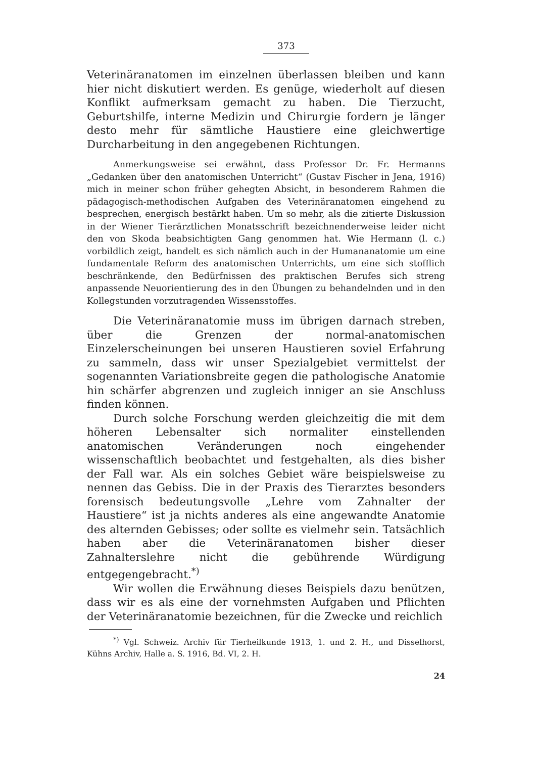373
Veterinäranatomen im einzelnen überlassen bleiben und kann hier nicht diskutiert werden. Es genüge, wiederholt auf diesen Konflikt aufmerksam gemacht zu haben. Die Tierzucht, Geburtshilfe, interne Medizin und Chirurgie fordern je länger desto mehr für sämtliche Haustiere eine gleichwertige Durcharbeitung in den angegebenen Richtungen.
Anmerkungsweise sei erwähnt, dass Professor Dr. Fr. Hermanns „Gedanken über den anatomischen Unterricht“ (Gustav Fischer in Jena, 1916) mich in meiner schon früher gehegten Absicht, in besonderem Rahmen die pädagogisch-methodischen Aufgaben des Veterinäranatomen eingehend zu besprechen, energisch bestärkt haben. Um so mehr, als die zitierte Diskussion in der Wiener Tierärztlichen Monatsschrift bezeichnenderweise leider nicht den von Skoda beabsichtigten Gang genommen hat. Wie Hermann (l. c.) vorbildlich zeigt, handelt es sich nämlich auch in der Humananatomie um eine fundamentale Reform des anatomischen Unterrichts, um eine sich stofflich beschränkende, den Bedürfnissen des praktischen Berufes sich streng anpassende Neuorientierung des in den Übungen zu behandelnden und in den Kollegstunden vorzutragenden Wissensstoffes.
Die Veterinäranatomie muss im übrigen darnach streben, über die Grenzen der normal-anatomischen Einzelerscheinungen bei unseren Haustieren soviel Erfahrung zu sammeln, dass wir unser Spezialgebiet vermittelst der sogenannten Variationsbreite gegen die pathologische Anatomie hin schärfer abgrenzen und zugleich inniger an sie Anschluss finden können.
Durch solche Forschung werden gleichzeitig die mit dem höheren Lebensalter sich normaliter einstellenden anatomischen Veränderungen noch eingehender wissenschaftlich beobachtet und festgehalten, als dies bisher der Fall war. Als ein solches Gebiet wäre beispielsweise zu nennen das Gebiss. Die in der Praxis des Tierarztes besonders forensisch bedeutungsvolle „Lehre vom Zahnalter der Haustiere“ ist ja nichts anderes als eine angewandte Anatomie des alternden Gebisses; oder sollte es vielmehr sein. Tatsächlich haben aber die Veterinäranatomen bisher dieser Zahnalterslehre nicht die gebührende Würdigung entgegengebracht.<sup>*)</sup>
Wir wollen die Erwähnung dieses Beispiels dazu benützen, dass wir es als eine der vornehmsten Aufgaben und Pflichten der Veterinäranatomie bezeichnen, für die Zwecke und reichlich
<sup>*)</sup> Vgl. Schweiz. Archiv für Tierheilkunde 1913, 1. und 2. H., und Disselhorst, Kühns Archiv, Halle a. S. 1916, Bd. VI, 2. H.
24